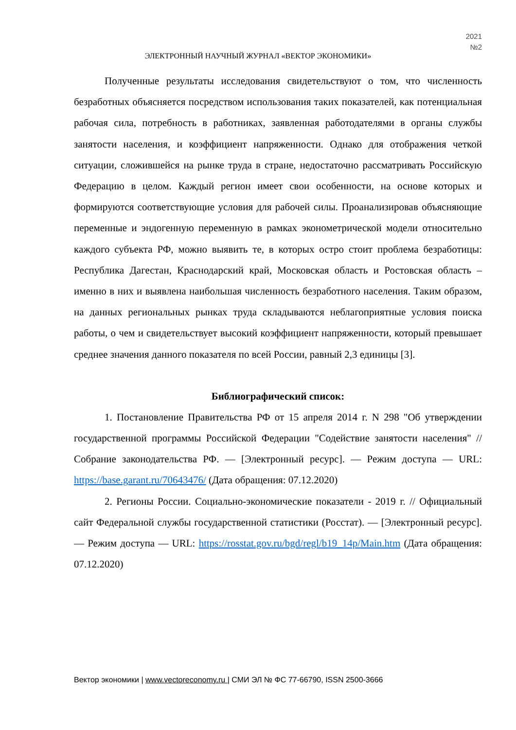2021
№2
ЭЛЕКТРОННЫЙ НАУЧНЫЙ ЖУРНАЛ «ВЕКТОР ЭКОНОМИКИ»
Полученные результаты исследования свидетельствуют о том, что численность безработных объясняется посредством использования таких показателей, как потенциальная рабочая сила, потребность в работниках, заявленная работодателями в органы службы занятости населения, и коэффициент напряженности. Однако для отображения четкой ситуации, сложившейся на рынке труда в стране, недостаточно рассматривать Российскую Федерацию в целом. Каждый регион имеет свои особенности, на основе которых и формируются соответствующие условия для рабочей силы. Проанализировав объясняющие переменные и эндогенную переменную в рамках эконометрической модели относительно каждого субъекта РФ, можно выявить те, в которых остро стоит проблема безработицы: Республика Дагестан, Краснодарский край, Московская область и Ростовская область – именно в них и выявлена наибольшая численность безработного населения. Таким образом, на данных региональных рынках труда складываются неблагоприятные условия поиска работы, о чем и свидетельствует высокий коэффициент напряженности, который превышает среднее значения данного показателя по всей России, равный 2,3 единицы [3].
Библиографический список:
1. Постановление Правительства РФ от 15 апреля 2014 г. N 298 "Об утверждении государственной программы Российской Федерации "Содействие занятости населения" // Собрание законодательства РФ. — [Электронный ресурс]. — Режим доступа — URL: https://base.garant.ru/70643476/ (Дата обращения: 07.12.2020)
2. Регионы России. Социально-экономические показатели - 2019 г. // Официальный сайт Федеральной службы государственной статистики (Росстат). — [Электронный ресурс]. — Режим доступа — URL: https://rosstat.gov.ru/bgd/regl/b19_14p/Main.htm (Дата обращения: 07.12.2020)
Вектор экономики | www.vectoreconomy.ru | СМИ ЭЛ № ФС 77-66790, ISSN 2500-3666